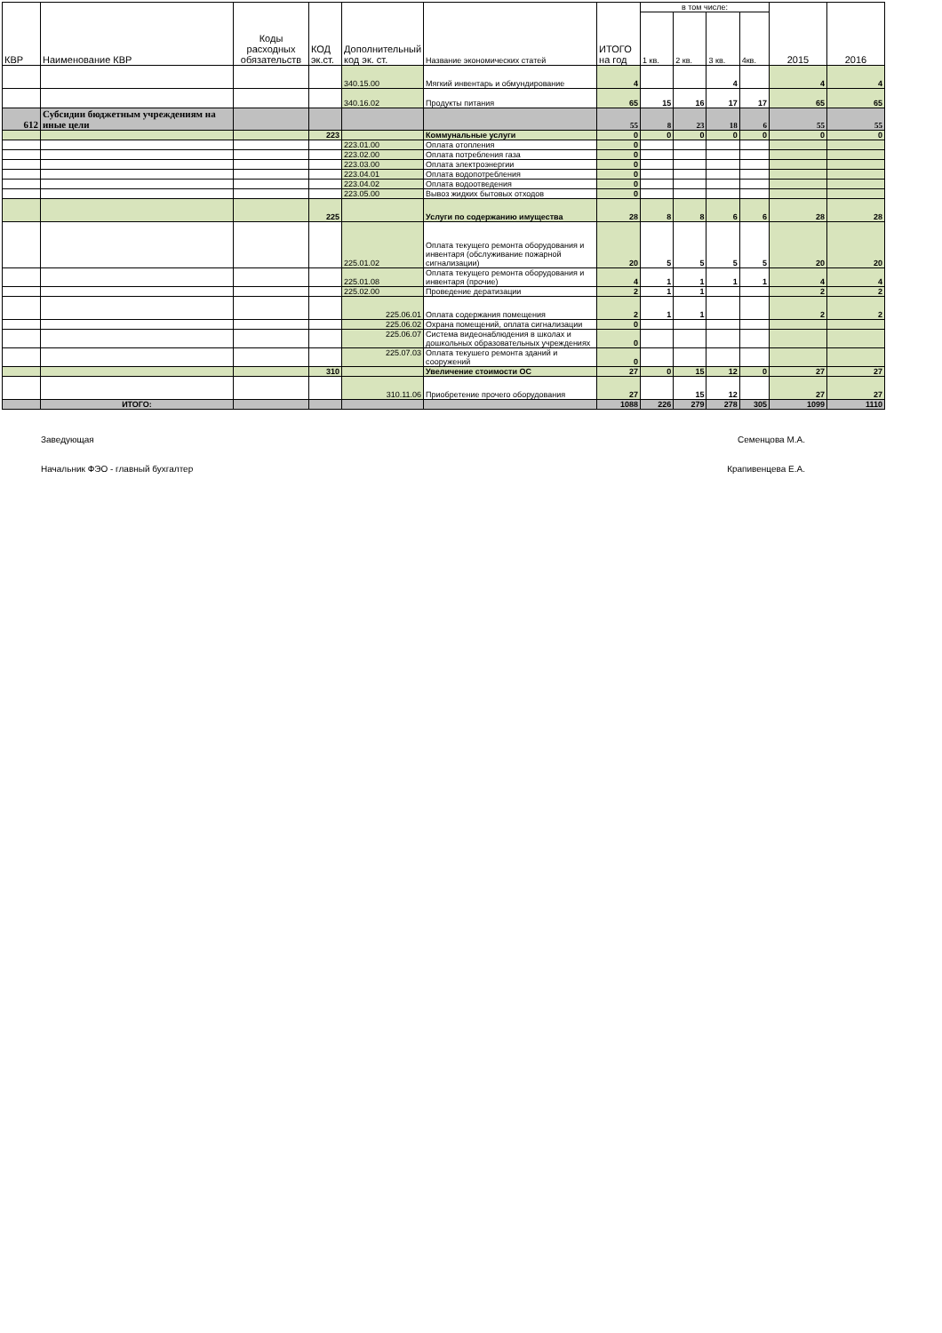| КВР | Наименование КВР | Коды расходных обязательств | КОД эк.ст. | Дополнительный код эк. ст. | Название экономических статей | ИТОГО на год | в том числе: | | | | 2015 | 2016 |
| --- | --- | --- | --- | --- | --- | --- | --- | --- | --- | --- | --- | --- |
| | | | | | | | 1 кв. | 2 кв. | 3 кв. | 4кв. | | |
| | | | | 340.15.00 | Мягкий инвентарь и обмундирование | 4 | | | 4 | | 4 | 4 |
| | | | | 340.16.02 | Продукты питания | 65 | 15 | 16 | 17 | 17 | 65 | 65 |
| 612 | Субсидии бюджетным учреждениям на иные цели | | | | | 55 | 8 | 23 | 18 | 6 | 55 | 55 |
| | | | 223 | | Коммунальные услуги | 0 | 0 | 0 | 0 | 0 | 0 | 0 |
| | | | | 223.01.00 | Оплата отопления | 0 | | | | | | |
| | | | | 223.02.00 | Оплата потребления газа | 0 | | | | | | |
| | | | | 223.03.00 | Оплата электроэнергии | 0 | | | | | | |
| | | | | 223.04.01 | Оплата водопотребления | 0 | | | | | | |
| | | | | 223.04.02 | Оплата водоотведения | 0 | | | | | | |
| | | | | 223.05.00 | Вывоз жидких бытовых отходов | 0 | | | | | | |
| | | | 225 | | Услуги по содержанию имущества | 28 | 8 | 8 | 6 | 6 | 28 | 28 |
| | | | | 225.01.02 | Оплата текущего ремонта оборудования и инвентаря (обслуживание пожарной сигнализации) | 20 | 5 | 5 | 5 | 5 | 20 | 20 |
| | | | | 225.01.08 | Оплата текущего ремонта оборудования и инвентаря (прочие) | 4 | 1 | 1 | 1 | 1 | 4 | 4 |
| | | | | 225.02.00 | Проведение дератизации | 2 | 1 | 1 | | | 2 | 2 |
| | | | | 225.06.01 | Оплата содержания помещения | 2 | 1 | 1 | | | 2 | 2 |
| | | | | 225.06.02 | Охрана помещений, оплата сигнализации | 0 | | | | | | |
| | | | | 225.06.07 | Система видеонаблюдения в школах и дошкольных образовательных учреждениях | 0 | | | | | | |
| | | | | 225.07.03 | Оплата текушего ремонта зданий и сооружений | 0 | | | | | | |
| | | | 310 | | Увеличение стоимости ОС | 27 | 0 | 15 | 12 | 0 | 27 | 27 |
| | | | | 310.11.06 | Приобретение прочего оборудования | 27 | | 15 | 12 | | 27 | 27 |
| | ИТОГО: | | | | | 1088 | 226 | 279 | 278 | 305 | 1099 | 1110 |
Заведующая Семенцова М.А.
Начальник ФЭО - главный бухгалтер Крапивенцева Е.А.